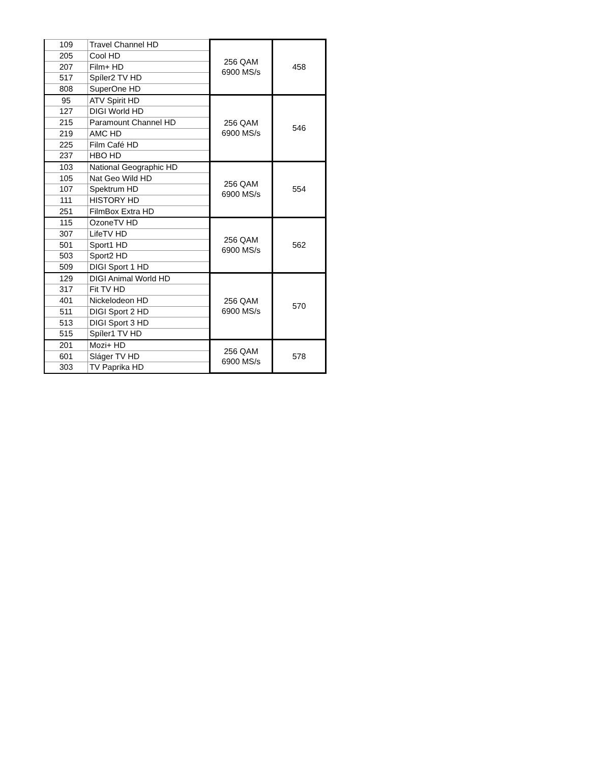| 109 | Travel Channel HD | 256 QAM 6900 MS/s | 458 |
| 205 | Cool HD | | |
| 207 | Film+ HD | | |
| 517 | Spíler2 TV HD | | |
| 808 | SuperOne HD | | |
| 95 | ATV Spirit HD | 256 QAM 6900 MS/s | 546 |
| 127 | DIGI World HD | | |
| 215 | Paramount Channel HD | | |
| 219 | AMC HD | | |
| 225 | Film Café HD | | |
| 237 | HBO HD | | |
| 103 | National Geographic HD | 256 QAM 6900 MS/s | 554 |
| 105 | Nat Geo Wild HD | | |
| 107 | Spektrum HD | | |
| 111 | HISTORY HD | | |
| 251 | FilmBox Extra HD | | |
| 115 | OzoneTV HD | 256 QAM 6900 MS/s | 562 |
| 307 | LifeTV HD | | |
| 501 | Sport1 HD | | |
| 503 | Sport2 HD | | |
| 509 | DIGI Sport 1 HD | | |
| 129 | DIGI Animal World HD | 256 QAM 6900 MS/s | 570 |
| 317 | Fit TV HD | | |
| 401 | Nickelodeon HD | | |
| 511 | DIGI Sport 2 HD | | |
| 513 | DIGI Sport 3 HD | | |
| 515 | Spíler1 TV HD | | |
| 201 | Mozi+ HD | 256 QAM 6900 MS/s | 578 |
| 601 | Sláger TV HD | | |
| 303 | TV Paprika HD | | |